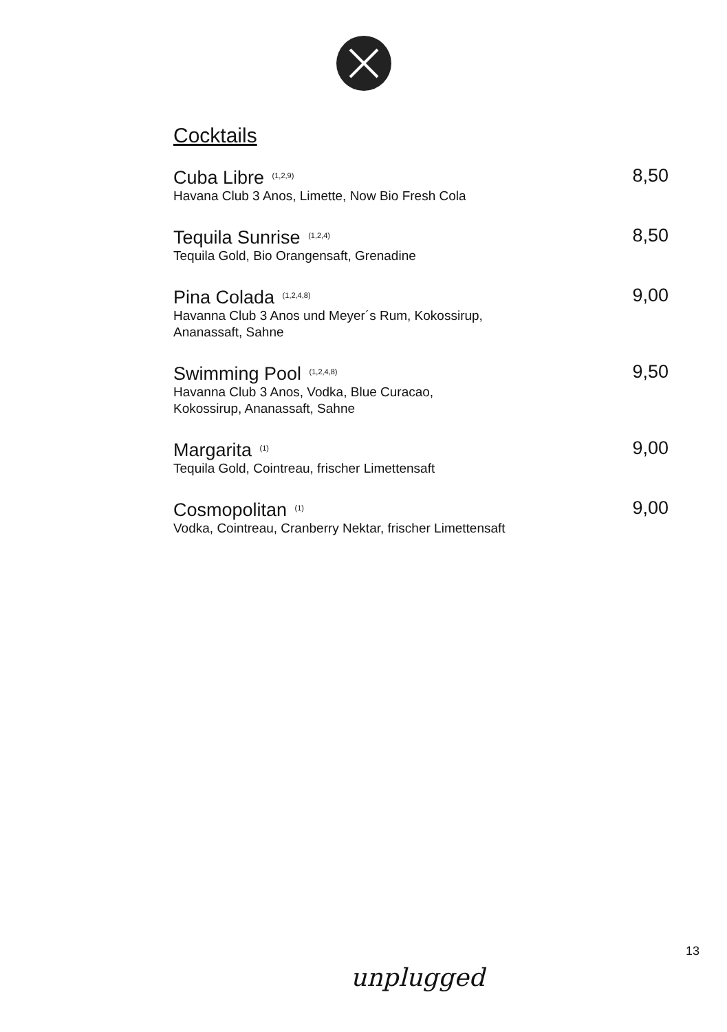Cocktails
Cuba Libre <sup>(1,2,9)</sup>
Havana Club 3 Anos, Limette, Now Bio Fresh Cola
8,50
Tequila Sunrise <sup>(1,2,4)</sup>
Tequila Gold, Bio Orangensaft, Grenadine
8,50
Pina Colada <sup>(1,2,4,8)</sup>
Havanna Club 3 Anos und Meyer´s Rum, Kokossirup,
Ananassaft, Sahne
9,00
Swimming Pool <sup>(1,2,4,8)</sup>
Havanna Club 3 Anos, Vodka, Blue Curacao,
Kokossirup, Ananassaft, Sahne
9,50
Margarita <sup>(1)</sup>
Tequila Gold, Cointreau, frischer Limettensaft
9,00
Cosmopolitan <sup>(1)</sup>
Vodka, Cointreau, Cranberry Nektar, frischer Limettensaft
9,00
13
unplugged